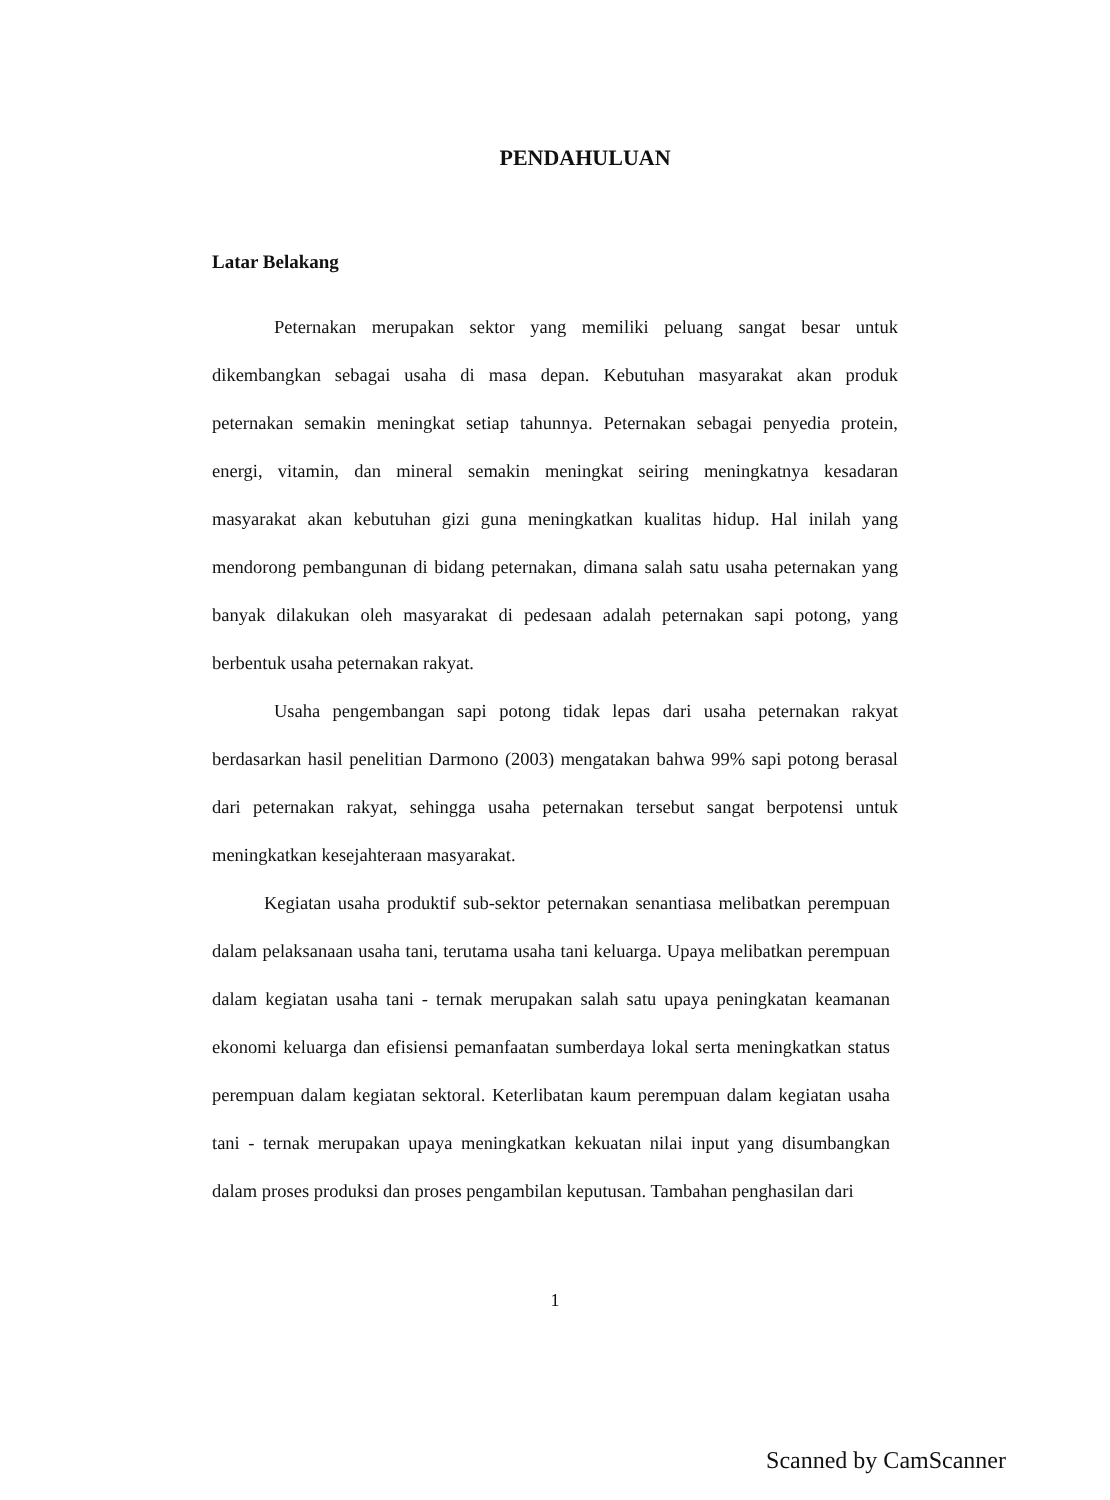PENDAHULUAN
Latar Belakang
Peternakan merupakan sektor yang memiliki peluang sangat besar untuk dikembangkan sebagai usaha di masa depan. Kebutuhan masyarakat akan produk peternakan semakin meningkat setiap tahunnya. Peternakan sebagai penyedia protein, energi, vitamin, dan mineral semakin meningkat seiring meningkatnya kesadaran masyarakat akan kebutuhan gizi guna meningkatkan kualitas hidup. Hal inilah yang mendorong pembangunan di bidang peternakan, dimana salah satu usaha peternakan yang banyak dilakukan oleh masyarakat di pedesaan adalah peternakan sapi potong, yang berbentuk usaha peternakan rakyat.
Usaha pengembangan sapi potong tidak lepas dari usaha peternakan rakyat berdasarkan hasil penelitian Darmono (2003) mengatakan bahwa 99% sapi potong berasal dari peternakan rakyat, sehingga usaha peternakan tersebut sangat berpotensi untuk meningkatkan kesejahteraan masyarakat.
Kegiatan usaha produktif sub-sektor peternakan senantiasa melibatkan perempuan dalam pelaksanaan usaha tani, terutama usaha tani keluarga. Upaya melibatkan perempuan dalam kegiatan usaha tani - ternak merupakan salah satu upaya peningkatan keamanan ekonomi keluarga dan efisiensi pemanfaatan sumberdaya lokal serta meningkatkan status perempuan dalam kegiatan sektoral. Keterlibatan kaum perempuan dalam kegiatan usaha tani - ternak merupakan upaya meningkatkan kekuatan nilai input yang disumbangkan dalam proses produksi dan proses pengambilan keputusan. Tambahan penghasilan dari
1
Scanned by CamScanner